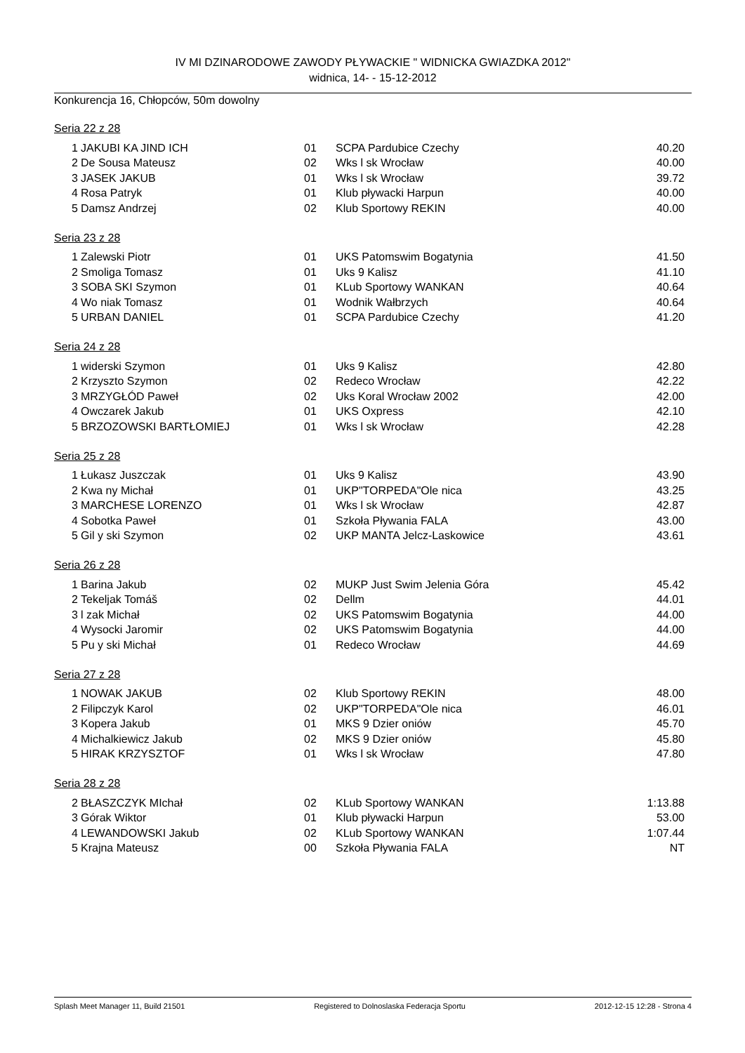IV MI DZINARODOWE ZAWODY PŁYWACKIE " WIDNICKA GWIAZDKA 2012"
widnica, 14- - 15-12-2012
Konkurencja 16, Chłopców, 50m dowolny
Seria 22 z 28
| 1 | JAKUBI KA JIND ICH | 01 | SCPA Pardubice Czechy | 40.20 |
| 2 | De Sousa Mateusz | 02 | Wks l sk Wrocław | 40.00 |
| 3 | JASEK JAKUB | 01 | Wks l sk Wrocław | 39.72 |
| 4 | Rosa Patryk | 01 | Klub pływacki Harpun | 40.00 |
| 5 | Damsz Andrzej | 02 | Klub Sportowy REKIN | 40.00 |
Seria 23 z 28
| 1 | Zalewski Piotr | 01 | UKS Patomswim Bogatynia | 41.50 |
| 2 | Smoliga Tomasz | 01 | Uks 9 Kalisz | 41.10 |
| 3 | SOBA SKI Szymon | 01 | KLub Sportowy WANKAN | 40.64 |
| 4 | Wo niak Tomasz | 01 | Wodnik Wałbrzych | 40.64 |
| 5 | URBAN DANIEL | 01 | SCPA Pardubice Czechy | 41.20 |
Seria 24 z 28
| 1 | widerski Szymon | 01 | Uks 9 Kalisz | 42.80 |
| 2 | Krzyszto Szymon | 02 | Redeco Wrocław | 42.22 |
| 3 | MRZYGŁÓD Paweł | 02 | Uks Koral Wrocław 2002 | 42.00 |
| 4 | Owczarek Jakub | 01 | UKS Oxpress | 42.10 |
| 5 | BRZOZOWSKI BARTŁOMIEJ | 01 | Wks l sk Wrocław | 42.28 |
Seria 25 z 28
| 1 | Łukasz Juszczak | 01 | Uks 9 Kalisz | 43.90 |
| 2 | Kwa ny Michał | 01 | UKP"TORPEDA"Ole nica | 43.25 |
| 3 | MARCHESE LORENZO | 01 | Wks l sk Wrocław | 42.87 |
| 4 | Sobotka Paweł | 01 | Szkoła Pływania FALA | 43.00 |
| 5 | Gil y ski Szymon | 02 | UKP MANTA Jelcz-Laskowice | 43.61 |
Seria 26 z 28
| 1 | Barina Jakub | 02 | MUKP Just Swim Jelenia Góra | 45.42 |
| 2 | Tekeljak Tomáš | 02 | Dellm | 44.01 |
| 3 | l zak Michał | 02 | UKS Patomswim Bogatynia | 44.00 |
| 4 | Wysocki Jaromir | 02 | UKS Patomswim Bogatynia | 44.00 |
| 5 | Pu y ski Michał | 01 | Redeco Wrocław | 44.69 |
Seria 27 z 28
| 1 | NOWAK JAKUB | 02 | Klub Sportowy REKIN | 48.00 |
| 2 | Filipczyk Karol | 02 | UKP"TORPEDA"Ole nica | 46.01 |
| 3 | Kopera Jakub | 01 | MKS 9 Dzier oniów | 45.70 |
| 4 | Michalkiewicz Jakub | 02 | MKS 9 Dzier oniów | 45.80 |
| 5 | HIRAK KRZYSZTOF | 01 | Wks l sk Wrocław | 47.80 |
Seria 28 z 28
| 2 | BŁASZCZYK MIchał | 02 | KLub Sportowy WANKAN | 1:13.88 |
| 3 | Górak Wiktor | 01 | Klub pływacki Harpun | 53.00 |
| 4 | LEWANDOWSKI Jakub | 02 | KLub Sportowy WANKAN | 1:07.44 |
| 5 | Krajna Mateusz | 00 | Szkoła Pływania FALA | NT |
Splash Meet Manager 11, Build 21501 Registered to Dolnoslaska Federacja Sportu 2012-12-15 12:28 - Strona 4